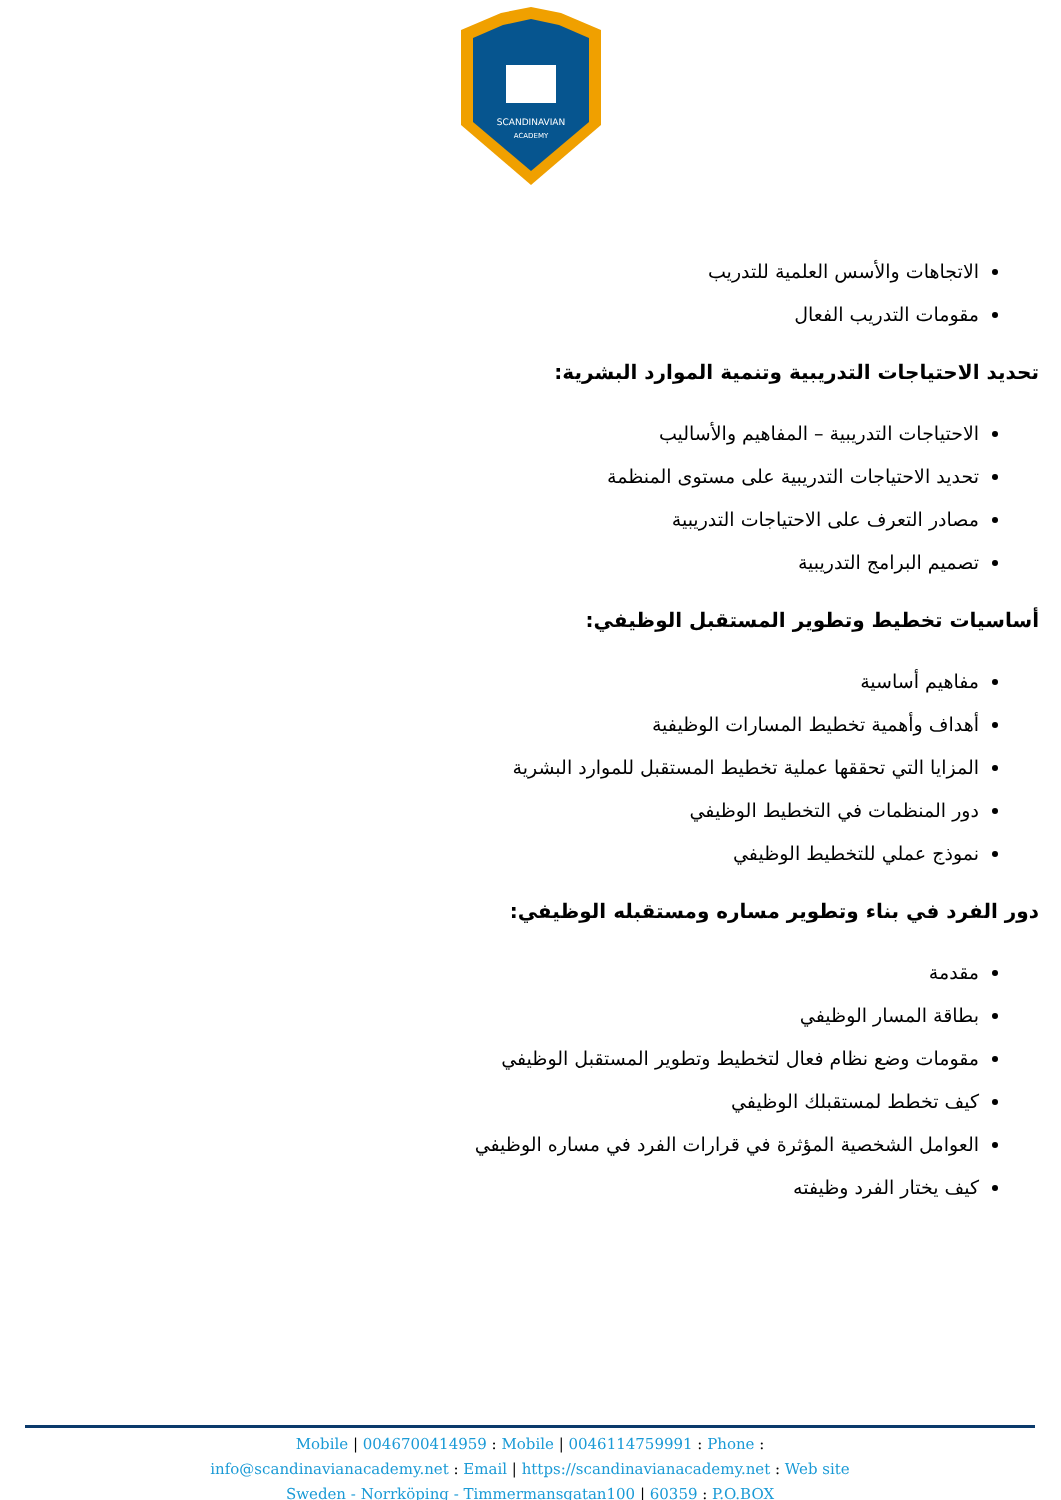SCANDINAVIAN
ACADEMY
الاتجاهات والأسس العلمية للتدريب
مقومات التدريب الفعال
تحديد الاحتياجات التدريبية وتنمية الموارد البشرية:
الاحتياجات التدريبية – المفاهيم والأساليب
تحديد الاحتياجات التدريبية على مستوى المنظمة
مصادر التعرف على الاحتياجات التدريبية
تصميم البرامج التدريبية
أساسيات تخطيط وتطوير المستقبل الوظيفي:
مفاهيم أساسية
أهداف وأهمية تخطيط المسارات الوظيفية
المزايا التي تحققها عملية تخطيط المستقبل للموارد البشرية
دور المنظمات في التخطيط الوظيفي
نموذج عملي للتخطيط الوظيفي
دور الفرد في بناء وتطوير مساره ومستقبله الوظيفي:
مقدمة
بطاقة المسار الوظيفي
مقومات وضع نظام فعال لتخطيط وتطوير المستقبل الوظيفي
كيف تخطط لمستقبلك الوظيفي
العوامل الشخصية المؤثرة في قرارات الفرد في مساره الوظيفي
كيف يختار الفرد وظيفته
Mobile | 0046700414959 : Mobile | 0046114759991 : Phone :
info@scandinavianacademy.net : Email | https://scandinavianacademy.net : Web site
Sweden - Norrköping - Timmermansgatan100 | 60359 : P.O.BOX